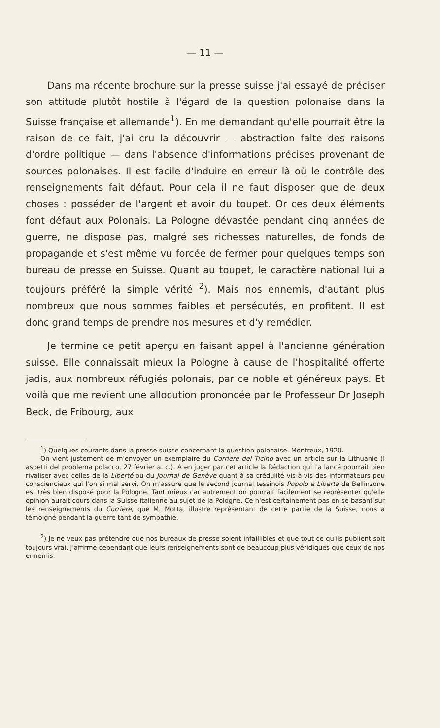— 11 —
Dans ma récente brochure sur la presse suisse j'ai essayé de préciser son attitude plutôt hostile à l'égard de la question polonaise dans la Suisse française et allemande<sup>1</sup>). En me demandant qu'elle pourrait être la raison de ce fait, j'ai cru la découvrir — abstraction faite des raisons d'ordre politique — dans l'absence d'informations précises provenant de sources polonaises. Il est facile d'induire en erreur là où le contrôle des renseignements fait défaut. Pour cela il ne faut disposer que de deux choses : posséder de l'argent et avoir du toupet. Or ces deux éléments font défaut aux Polonais. La Pologne dévastée pendant cinq années de guerre, ne dispose pas, malgré ses richesses naturelles, de fonds de propagande et s'est même vu forcée de fermer pour quelques temps son bureau de presse en Suisse. Quant au toupet, le caractère national lui a toujours préféré la simple vérité <sup>2</sup>). Mais nos ennemis, d'autant plus nombreux que nous sommes faibles et persécutés, en profitent. Il est donc grand temps de prendre nos mesures et d'y remédier.
Je termine ce petit aperçu en faisant appel à l'ancienne génération suisse. Elle connaissait mieux la Pologne à cause de l'hospitalité offerte jadis, aux nombreux réfugiés polonais, par ce noble et généreux pays. Et voilà que me revient une allocution prononcée par le Professeur Dr Joseph Beck, de Fribourg, aux
<sup>1</sup>) Quelques courants dans la presse suisse concernant la question polonaise. Montreux, 1920.
On vient justement de m'envoyer un exemplaire du Corriere del Ticino avec un article sur la Lithuanie (I aspetti del problema polacco, 27 février a. c.). A en juger par cet article la Rédaction qui l'a lancé pourrait bien rivaliser avec celles de la Liberté ou du Journal de Genève quant à sa crédulité vis-à-vis des informateurs peu consciencieux qui l'on si mal servi. On m'assure que le second journal tessinois Popolo e Liberta de Bellinzone est très bien disposé pour la Pologne. Tant mieux car autrement on pourrait facilement se représenter qu'elle opinion aurait cours dans la Suisse italienne au sujet de la Pologne. Ce n'est certainement pas en se basant sur les renseignements du Corriere, que M. Motta, illustre représentant de cette partie de la Suisse, nous a témoigné pendant la guerre tant de sympathie.
<sup>2</sup>) Je ne veux pas prétendre que nos bureaux de presse soient infaillibles et que tout ce qu'ils publient soit toujours vrai. J'affirme cependant que leurs renseignements sont de beaucoup plus véridiques que ceux de nos ennemis.